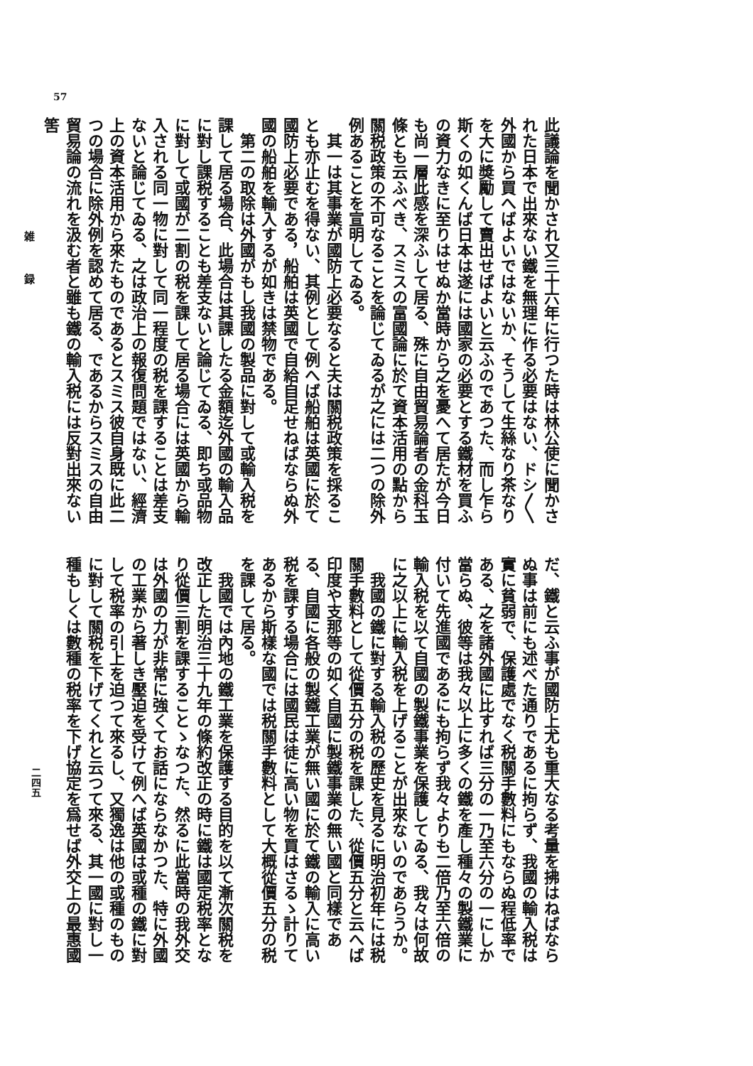57
雑 録
二四五
此議論を聞かされ又三十六年に行つた時は林公使に聞かされた日本で出來ない鐵を無理に作る必要はない、ドシ〳〵外國から買へばよいではないか、そうして生絲なり茶なりを大に奬勵して賣出せばよいと云ふのであつた、而し乍ら斯くの如くんば日本は遂には國家の必要とする鐵材を買ふの資力なきに至りはせぬか當時から之を憂へて居たが今日も尚一層此感を深ふして居る、殊に自由貿易論者の金科玉條とも云ふべき、スミスの富國論に於て資本活用の點から關税政策の不可なることを論じてゐるが之には二つの除外例あることを宣明してゐる。
　其一は其事業が國防上必要なると夫は關税政策を採ることも亦止むを得ない、其例として例へば船舶は英國に於て國防上必要である，船舶は英國で自給自足せねばならぬ外國の船舶を輸入するが如きは禁物である。
　第二の取除は外國がもし我國の製品に對して或輸入税を課して居る場合、此場合は其課したる金額迄外國の輸入品に對し課税することも差支ないと論じてゐる、即ち或品物に對して或國が二割の税を課して居る場合には英國から輸入される同一物に對して同一程度の税を課することは差支ないと論じてゐる、之は政治上の報復問題ではない、經濟上の資本活用から來たものであるとスミス彼自身既に此二つの場合に除外例を認めて居る、であるからスミスの自由貿易論の流れを汲む者と雖も鐵の輸入税には反對出來ない筈
だ、鐵と云ふ事が國防上尤も重大なる考量を拂はねばならぬ事は前にも述べた通りであるに拘らず、我國の輸入税は實に貧弱で、保護處でなく税關手數料にもならぬ程低率である、之を諸外國に比すれば三分の一乃至六分の一にしか當らぬ、彼等は我々以上に多くの鐵を產し種々の製鐵業に付いて先進國であるにも拘らず我々よりも二倍乃至六倍の輸入税を以て自國の製鐵事業を保護してゐる、我々は何故に之以上に輸入税を上げることが出來ないのであらうか。
　我國の鐵に對する輸入税の歷史を見るに明治初年には税關手數料として從價五分の税を課した、從價五分と云へば印度や支那等の如く自國に製鐵事業の無い國と同樣である、自國に各般の製鐵工業が無い國に於て鐵の輸入に高い税を課する場合には國民は徒に高い物を買はさるゝ計りてあるから斯樣な國では税關手數料として大概從價五分の税を課して居る。
　我國では內地の鐵工業を保護する目的を以て漸次關税を改正した明治三十九年の條約改正の時に鐵は國定税率となり從價三割を課することゝなつた、然るに此當時の我外交は外國の力が非常に強くてお話にならなかつた、特に外國の工業から著しき壓迫を受けて例へば英國は或種の鐵に對して税率の引上を迫つて來るし、又獨逸は他の或種のものに對して關税を下げてくれと云つて來る、其一國に對し一種もしくは數種の税率を下げ協定を爲せば外交上の最惠國